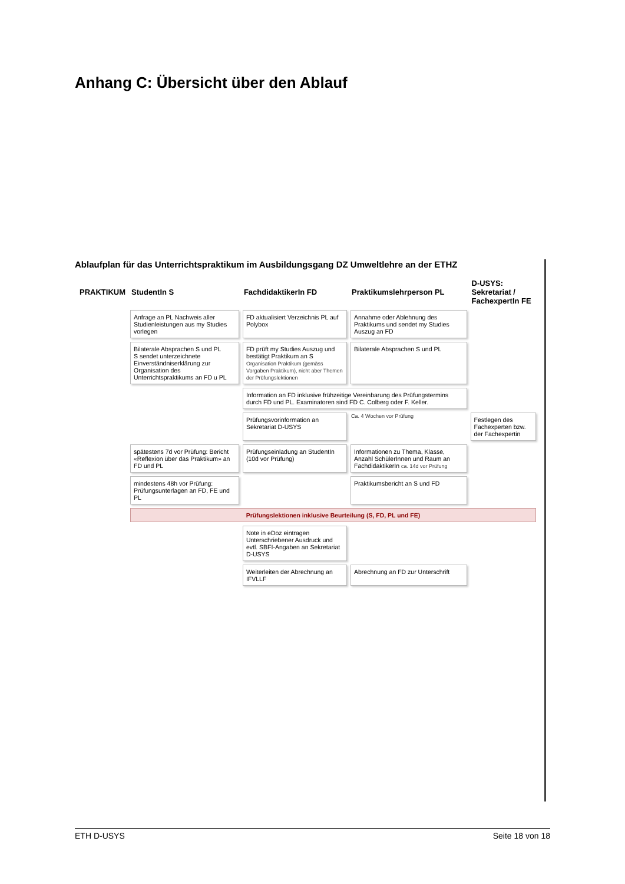Anhang C: Übersicht über den Ablauf
Ablaufplan für das Unterrichtspraktikum im Ausbildungsgang DZ Umweltlehre an der ETHZ
| PRAKTIKUM | StudentIn S | FachdidaktikerIn FD | Praktikumslehrperson PL | D-USYS: Sekretariat / FachexpertIn FE |
| --- | --- | --- | --- | --- |
| | Anfrage an PL Nachweis aller Studienleistungen aus my Studies vorlegen | FD aktualisiert Verzeichnis PL auf Polybox | Annahme oder Ablehnung des Praktikums und sendet my Studies Auszug an FD | |
| | Bilaterale Absprachen S und PL S sendet unterzeichnete Einverständniserklärung zur Organisation des Unterrichtspraktikums an FD u PL | FD prüft my Studies Auszug und bestätigt Praktikum an S Organisation Praktikum (gemäss Vorgaben Praktikum), nicht aber Themen der Prüfungslektionen | Bilaterale Absprachen S und PL | |
| | | Information an FD inklusive frühzeitige Vereinbarung des Prüfungstermins durch FD und PL. Examinatoren sind FD C. Colberg oder F. Keller. | | |
| | | Prüfungsvorinformation an Sekretariat D-USYS | Ca. 4 Wochen vor Prüfung | Festlegen des Fachexperten bzw. der Fachexpertin |
| | spätestens 7d vor Prüfung: Bericht «Reflexion über das Praktikum» an FD und PL | Prüfungseinladung an StudentIn (10d vor Prüfung) | Informationen zu Thema, Klasse, Anzahl SchülerInnen und Raum an FachdidaktikerIn ca. 14d vor Prüfung | |
| | mindestens 48h vor Prüfung: Prüfungsunterlagen an FD, FE und PL | | Praktikumsbericht an S und FD | |
| | Prüfungslektionen inklusive Beurteilung (S, FD, PL und FE) | | | |
| | | Note in eDoz eintragen Unterschriebener Ausdruck und evtl. SBFI-Angaben an Sekretariat D-USYS | | |
| | | Weiterleiten der Abrechnung an IFVLLF | Abrechnung an FD zur Unterschrift | |
ETH D-USYS Seite 18 von 18